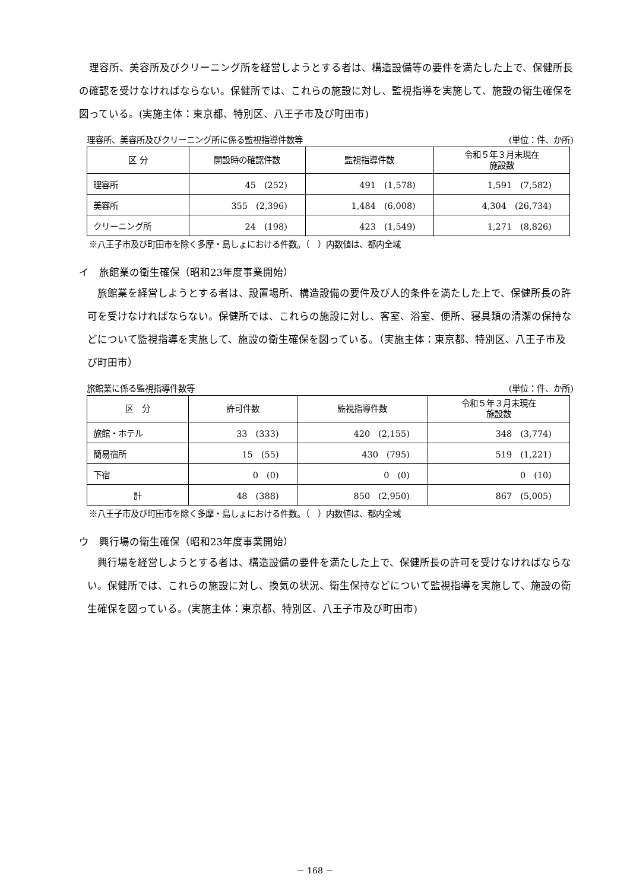理容所、美容所及びクリーニング所を経営しようとする者は、構造設備等の要件を満たした上で、保健所長の確認を受けなければならない。保健所では、これらの施設に対し、監視指導を実施して、施設の衛生確保を図っている。(実施主体：東京都、特別区、八王子市及び町田市)
理容所、美容所及びクリーニング所に係る監視指導件数等 (単位：件、か所)
| 区 分 | 開設時の確認件数 | 監視指導件数 | 令和５年３月末現在 施設数 |
| --- | --- | --- | --- |
| 理容所 | 45 (252) | 491 (1,578) | 1,591 (7,582) |
| 美容所 | 355 (2,396) | 1,484 (6,008) | 4,304 (26,734) |
| クリーニング所 | 24 (198) | 423 (1,549) | 1,271 (8,826) |
※八王子市及び町田市を除く多摩・島しょにおける件数。（　）内数値は、都内全域
イ　旅館業の衛生確保（昭和23年度事業開始）
旅館業を経営しようとする者は、設置場所、構造設備の要件及び人的条件を満たした上で、保健所長の許可を受けなければならない。保健所では、これらの施設に対し、客室、浴室、便所、寝具類の清潔の保持などについて監視指導を実施して、施設の衛生確保を図っている。（実施主体：東京都、特別区、八王子市及び町田市）
旅館業に係る監視指導件数等 (単位：件、か所)
| 区 分 | 許可件数 | 監視指導件数 | 令和５年３月末現在 施設数 |
| --- | --- | --- | --- |
| 旅館・ホテル | 33 (333) | 420 (2,155) | 348 (3,774) |
| 簡易宿所 | 15 (55) | 430 (795) | 519 (1,221) |
| 下宿 | 0 (0) | 0 (0) | 0 (10) |
| 計 | 48 (388) | 850 (2,950) | 867 (5,005) |
※八王子市及び町田市を除く多摩・島しょにおける件数。（　）内数値は、都内全域
ウ　興行場の衛生確保（昭和23年度事業開始）
興行場を経営しようとする者は、構造設備の要件を満たした上で、保健所長の許可を受けなければならない。保健所では、これらの施設に対し、換気の状況、衛生保持などについて監視指導を実施して、施設の衛生確保を図っている。(実施主体：東京都、特別区、八王子市及び町田市)
－ 168 －